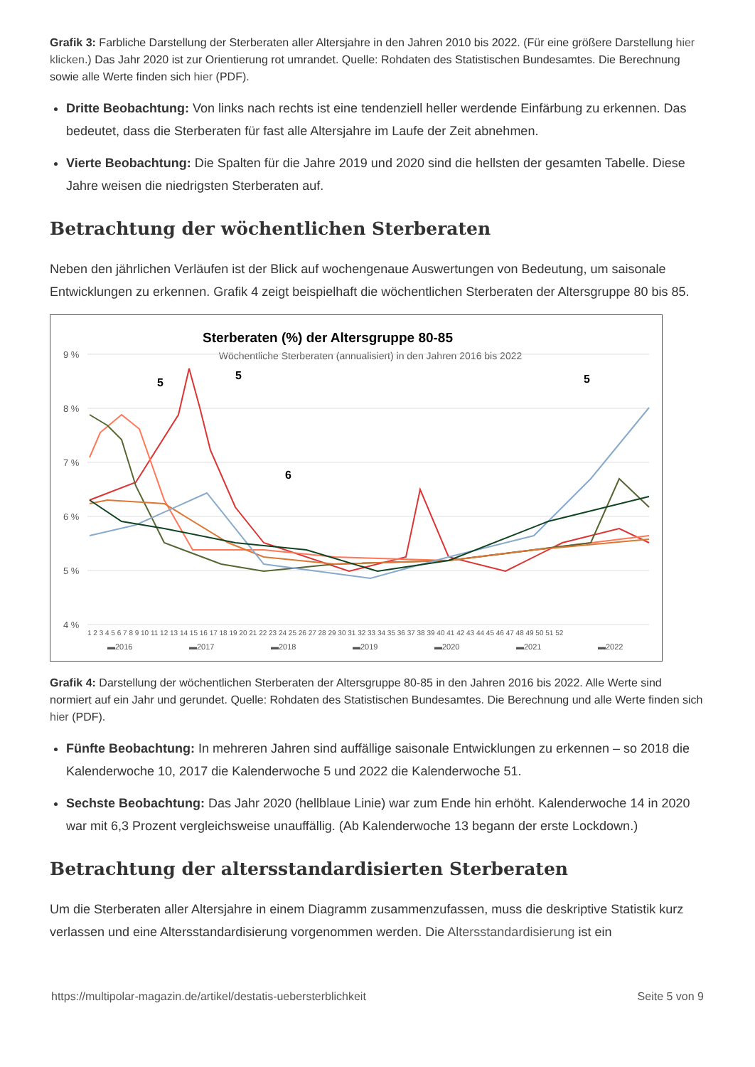Grafik 3: Farbliche Darstellung der Sterberaten aller Altersjahre in den Jahren 2010 bis 2022. (Für eine größere Darstellung hier klicken.) Das Jahr 2020 ist zur Orientierung rot umrandet. Quelle: Rohdaten des Statistischen Bundesamtes. Die Berechnung sowie alle Werte finden sich hier (PDF).
Dritte Beobachtung: Von links nach rechts ist eine tendenziell heller werdende Einfärbung zu erkennen. Das bedeutet, dass die Sterberaten für fast alle Altersjahre im Laufe der Zeit abnehmen.
Vierte Beobachtung: Die Spalten für die Jahre 2019 und 2020 sind die hellsten der gesamten Tabelle. Diese Jahre weisen die niedrigsten Sterberaten auf.
Betrachtung der wöchentlichen Sterberaten
Neben den jährlichen Verläufen ist der Blick auf wochengenaue Auswertungen von Bedeutung, um saisonale Entwicklungen zu erkennen. Grafik 4 zeigt beispielhaft die wöchentlichen Sterberaten der Altersgruppe 80 bis 85.
Sterberaten (%) der Altersgruppe 80-85
Wöchentliche Sterberaten (annualisiert) in den Jahren 2016 bis 2022
9 %
8 %
7 %
6 %
5 %
4 %
▬2016
▬2017
▬2018
▬2019
▬2020
▬2021
▬2022
1 2 3 4 5 6 7 8 9 10 11 12 13 14 15 16 17 18 19 20 21 22 23 24 25 26 27 28 29 30 31 32 33 34 35 36 37 38 39 40 41 42 43 44 45 46 47 48 49 50 51 52
5
5
5
6
Grafik 4: Darstellung der wöchentlichen Sterberaten der Altersgruppe 80-85 in den Jahren 2016 bis 2022. Alle Werte sind normiert auf ein Jahr und gerundet. Quelle: Rohdaten des Statistischen Bundesamtes. Die Berechnung und alle Werte finden sich hier (PDF).
Fünfte Beobachtung: In mehreren Jahren sind auffällige saisonale Entwicklungen zu erkennen – so 2018 die Kalenderwoche 10, 2017 die Kalenderwoche 5 und 2022 die Kalenderwoche 51.
Sechste Beobachtung: Das Jahr 2020 (hellblaue Linie) war zum Ende hin erhöht. Kalenderwoche 14 in 2020 war mit 6,3 Prozent vergleichsweise unauffällig. (Ab Kalenderwoche 13 begann der erste Lockdown.)
Betrachtung der altersstandardisierten Sterberaten
Um die Sterberaten aller Altersjahre in einem Diagramm zusammenzufassen, muss die deskriptive Statistik kurz verlassen und eine Altersstandardisierung vorgenommen werden. Die Altersstandardisierung ist ein
https://multipolar-magazin.de/artikel/destatis-uebersterblichkeit Seite 5 von 9